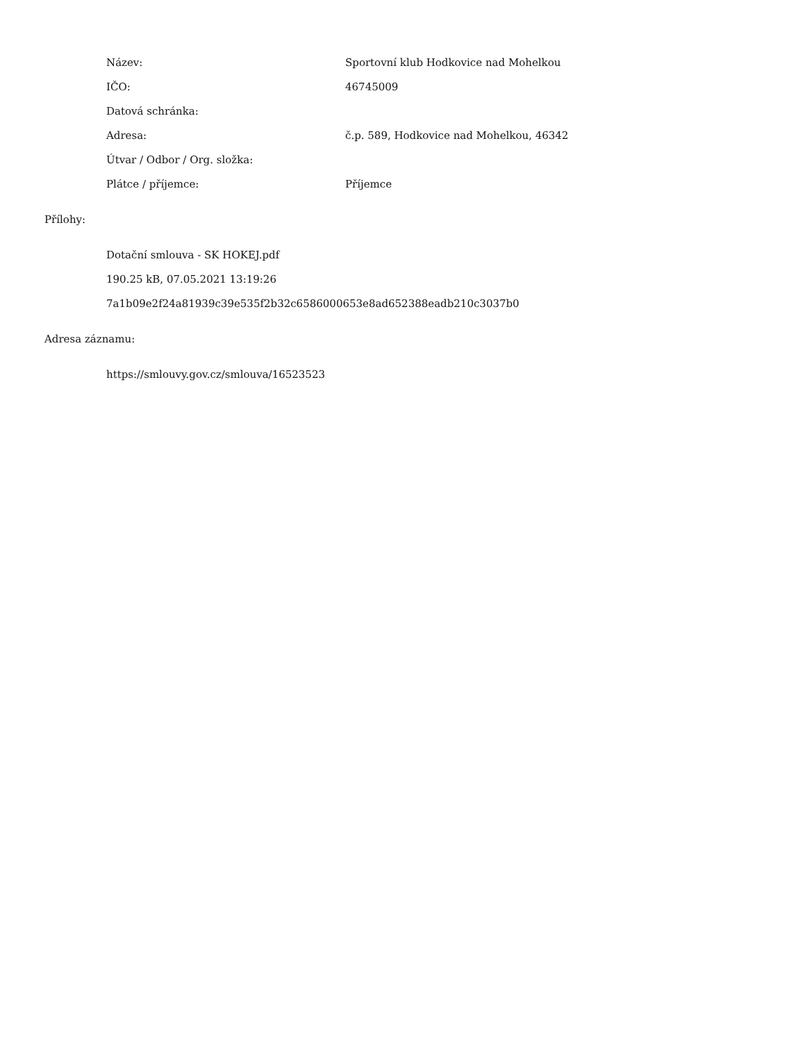Název:
Sportovní klub Hodkovice nad Mohelkou
IČO: 46745009
Datová schránka:
Adresa:
č.p. 589, Hodkovice nad Mohelkou, 46342
Útvar / Odbor / Org. složka:
Plátce / příjemce: Příjemce
Přílohy:
Dotační smlouva - SK HOKEJ.pdf
190.25 kB, 07.05.2021 13:19:26
7a1b09e2f24a81939c39e535f2b32c6586000653e8ad652388eadb210c3037b0
Adresa záznamu:
https://smlouvy.gov.cz/smlouva/16523523